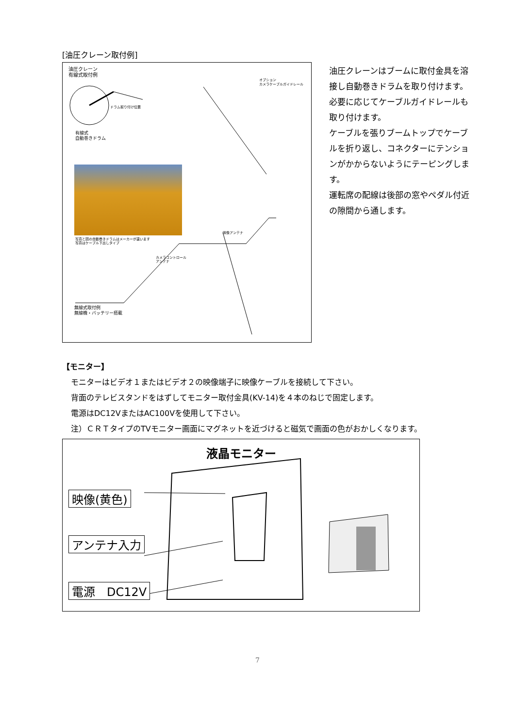[油圧クレーン取付例]
油圧クレーン
有線式取付例
オプション
カメラケーブルガイドレール
ドラム取り付け位置
有線式
自動巻きドラム
写真と図の自動巻きドラムはメーカーが違います
写真はケーブル下出しタイプ
映像アンテナ
カメラコントロール
アンテナ
無線式取付例
無線機・バッテリー搭載
油圧クレーンはブームに取付金具を溶接し自動巻きドラムを取り付けます。必要に応じてケーブルガイドレールも取り付けます。
ケーブルを張りブームトップでケーブルを折り返し、コネクターにテンションがかからないようにテーピングします。
運転席の配線は後部の窓やペダル付近の隙間から通します。
【モニター】
モニターはビデオ１またはビデオ２の映像端子に映像ケーブルを接続して下さい。
背面のテレビスタンドをはずしてモニター取付金具(KV-14)を４本のねじで固定します。
電源はDC12VまたはAC100Vを使用して下さい。
注）ＣＲＴタイプのTVモニター画面にマグネットを近づけると磁気で画面の色がおかしくなります。
液晶モニター
映像(黄色)
アンテナ入力
電源　DC12V
7